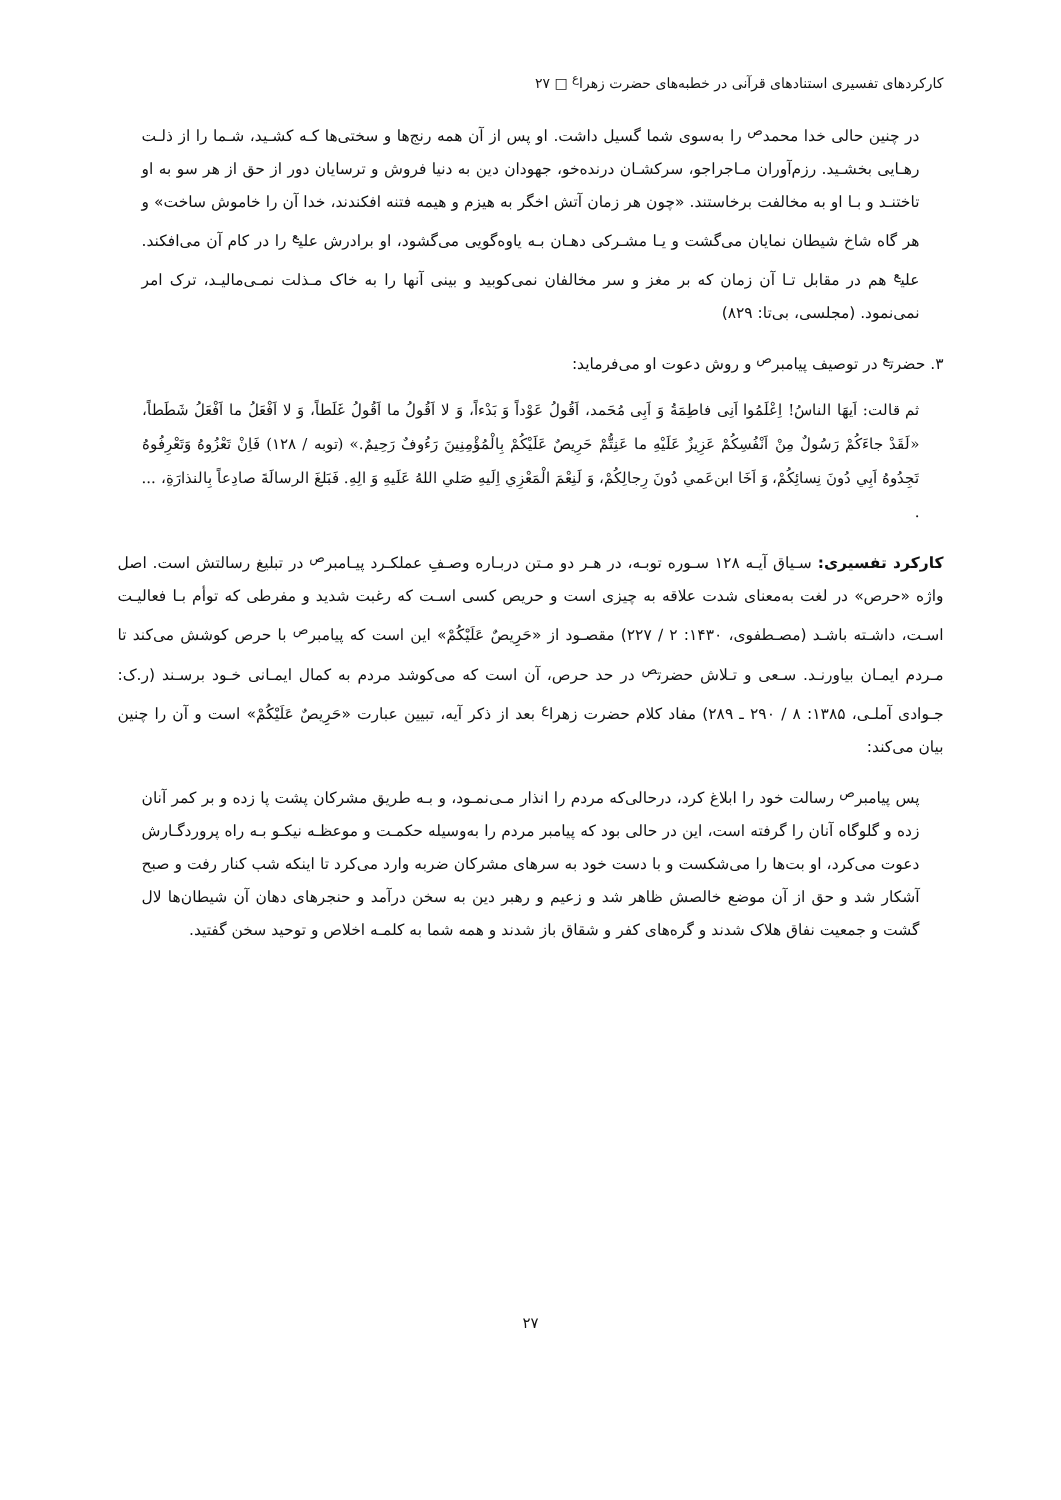کارکردهای تفسیری استنادهای قرآنی در خطبه‌های حضرت زهرا<sup>ع</sup> □ ۲۷
در چنین حالی خدا محمد<sup>ص</sup> را به‌سوی شما گسیل داشت. او پس از آن همه رنج‌ها و سختی‌ها کـه کشـید، شـما را از ذلـت رهـایی بخشـید. رزم‌آوران مـاجراجو، سرکشـان درنده‌خو، جهودان دین به دنیا فروش و ترسایان دور از حق از هر سو به او تاختنـد و بـا او به مخالفت برخاستند. «چون هر زمان آتش اخگر به هیزم و هیمه فتنه افکندند، خدا آن را خاموش ساخت» و هر گاه شاخ شیطان نمایان می‌گشت و یـا مشـرکی دهـان بـه یاوه‌گویی می‌گشود، او برادرش علی<sup>ع</sup> را در کام آن می‌افکند. علی<sup>ع</sup> هم در مقابل تـا آن زمان که بر مغز و سر مخالفان نمی‌کوبید و بینی آنها را به خاک مـذلت نمـی‌مالیـد، ترک امر نمی‌نمود. (مجلسی، بی‌تا: ۸۲۹)
۳. حضرت<sup>ع</sup> در توصیف پیامبر<sup>ص</sup> و روش دعوت او می‌فرماید:
ثم قالت: اَیهَا الناسُ! اِعْلَمُوا اَنِی فاطِمَةُ وَ اَبِی مُحَمد، اَقُولُ عَوْداً وَ بَدْءاً، وَ لا اَقُولُ ما اَقُولُ غَلَطاً، وَ لا اَفْعَلُ ما اَفْعَلُ شَطَطاً، «لَقَدْ جاءَكُمْ رَسُولٌ مِنْ اَنْفُسِكُمْ عَزِيزٌ عَلَيْهِ ما عَنِتُّمْ حَرِيصٌ عَلَيْكُمْ بِالْمُؤْمِنِينَ رَءُوفٌ رَحِيمٌ.» (توبه / ۱۲۸) فَاِنْ تَعْزُوهُ وَتَعْرِفُوهُ تَجِدُوهُ اَبِي دُونَ نِسائِكُمْ، وَ اَخَا ابن‌عَمي دُونَ رِجالِكُمْ، وَ لَنِعْمَ الْمَعْزِي اِلَيهِ صَلي اللهُ عَلَيهِ وَ الِهِ. فَبَلغَ الرسالَةَ صادِعاً بِالنذارَةِ، ... .
کارکرد تفسیری: سـیاق آیـه ۱۲۸ سـوره توبـه، در هـر دو مـتن دربـاره وصـفِ عملکـرد پیـامبر<sup>ص</sup> در تبلیغ رسالتش است. اصل واژه «حرص» در لغت به‌معنای شدت علاقه به چیزی است و حریص کسی اسـت که رغبت شدید و مفرطی که توأم بـا فعالیـت اسـت، داشـته باشـد (مصـطفوی، ۱۴۳۰: ۲ / ۲۲۷) مقصـود از «حَرِيصٌ عَلَيْكُمْ» این است که پیامبر<sup>ص</sup> با حرص کوشش می‌کند تا مـردم ایمـان بیاورنـد. سـعی و تـلاش حضرت<sup>ص</sup> در حد حرص، آن است که می‌کوشد مردم به کمال ایمـانی خـود برسـند (ر.ک: جـوادی آملـی، ۱۳۸۵: ۸ / ۲۹۰ ـ ۲۸۹) مفاد کلام حضرت زهرا<sup>ع</sup> بعد از ذکر آیه، تبیین عبارت «حَرِيصٌ عَلَيْكُمْ» است و آن را چنین بیان می‌کند:
پس پیامبر<sup>ص</sup> رسالت خود را ابلاغ کرد، درحالی‌که مردم را انذار مـی‌نمـود، و بـه طریق مشرکان پشت پا زده و بر کمر آنان زده و گلوگاه آنان را گرفته است، این در حالی بود که پیامبر مردم را به‌وسیله حکمـت و موعظـه نیکـو بـه راه پروردگـارش دعوت می‌کرد، او بت‌ها را می‌شکست و با دست خود به سرهای مشرکان ضربه وارد می‌کرد تا اینکه شب کنار رفت و صبح آشکار شد و حق از آن موضع خالصش ظاهر شد و زعیم و رهبر دین به سخن درآمد و حنجرهای دهان آن شیطان‌ها لال گشت و جمعیت نفاق هلاک شدند و گره‌های کفر و شقاق باز شدند و همه شما به کلمـه اخلاص و توحید سخن گفتید.
۲۷